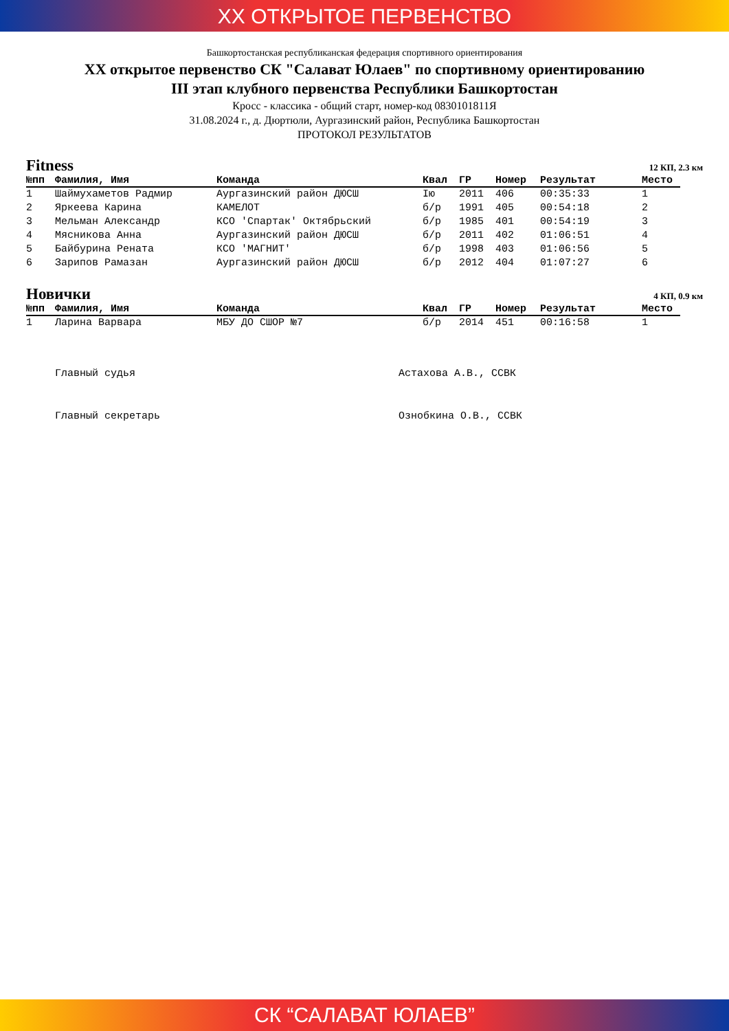XX ОТКРЫТОЕ ПЕРВЕНСТВО
Башкортостанская республиканская федерация спортивного ориентирования
XX открытое первенство СК "Салават Юлаев" по спортивному ориентированию
III этап клубного первенства Республики Башкортостан
Кросс - классика - общий старт, номер-код 0830101811Я
31.08.2024 г., д. Дюртюли, Аургазинский район, Республика Башкортостан
ПРОТОКОЛ РЕЗУЛЬТАТОВ
Fitness 12 КП, 2.3 км
| №пп | Фамилия, Имя | Команда | Квал | ГР | Номер | Результат | Место |
| --- | --- | --- | --- | --- | --- | --- | --- |
| 1 | Шаймухаметов Радмир | Аургазинский район ДЮСШ | Iю | 2011 | 406 | 00:35:33 | 1 |
| 2 | Яркеева Карина | КАМЕЛОТ | б/р | 1991 | 405 | 00:54:18 | 2 |
| 3 | Мельман Александр | КСО 'Спартак' Октябрьский | б/р | 1985 | 401 | 00:54:19 | 3 |
| 4 | Мясникова Анна | Аургазинский район ДЮСШ | б/р | 2011 | 402 | 01:06:51 | 4 |
| 5 | Байбурина Рената | КСО 'МАГНИТ' | б/р | 1998 | 403 | 01:06:56 | 5 |
| 6 | Зарипов Рамазан | Аургазинский район ДЮСШ | б/р | 2012 | 404 | 01:07:27 | 6 |
Новички 4 КП, 0.9 км
| №пп | Фамилия, Имя | Команда | Квал | ГР | Номер | Результат | Место |
| --- | --- | --- | --- | --- | --- | --- | --- |
| 1 | Ларина Варвара | МБУ ДО СШОР №7 | б/р | 2014 | 451 | 00:16:58 | 1 |
Главный судья Астахова А.В., ССВК
Главный секретарь Ознобкина О.В., ССВК
СК “САЛАВАТ ЮЛАЕВ”